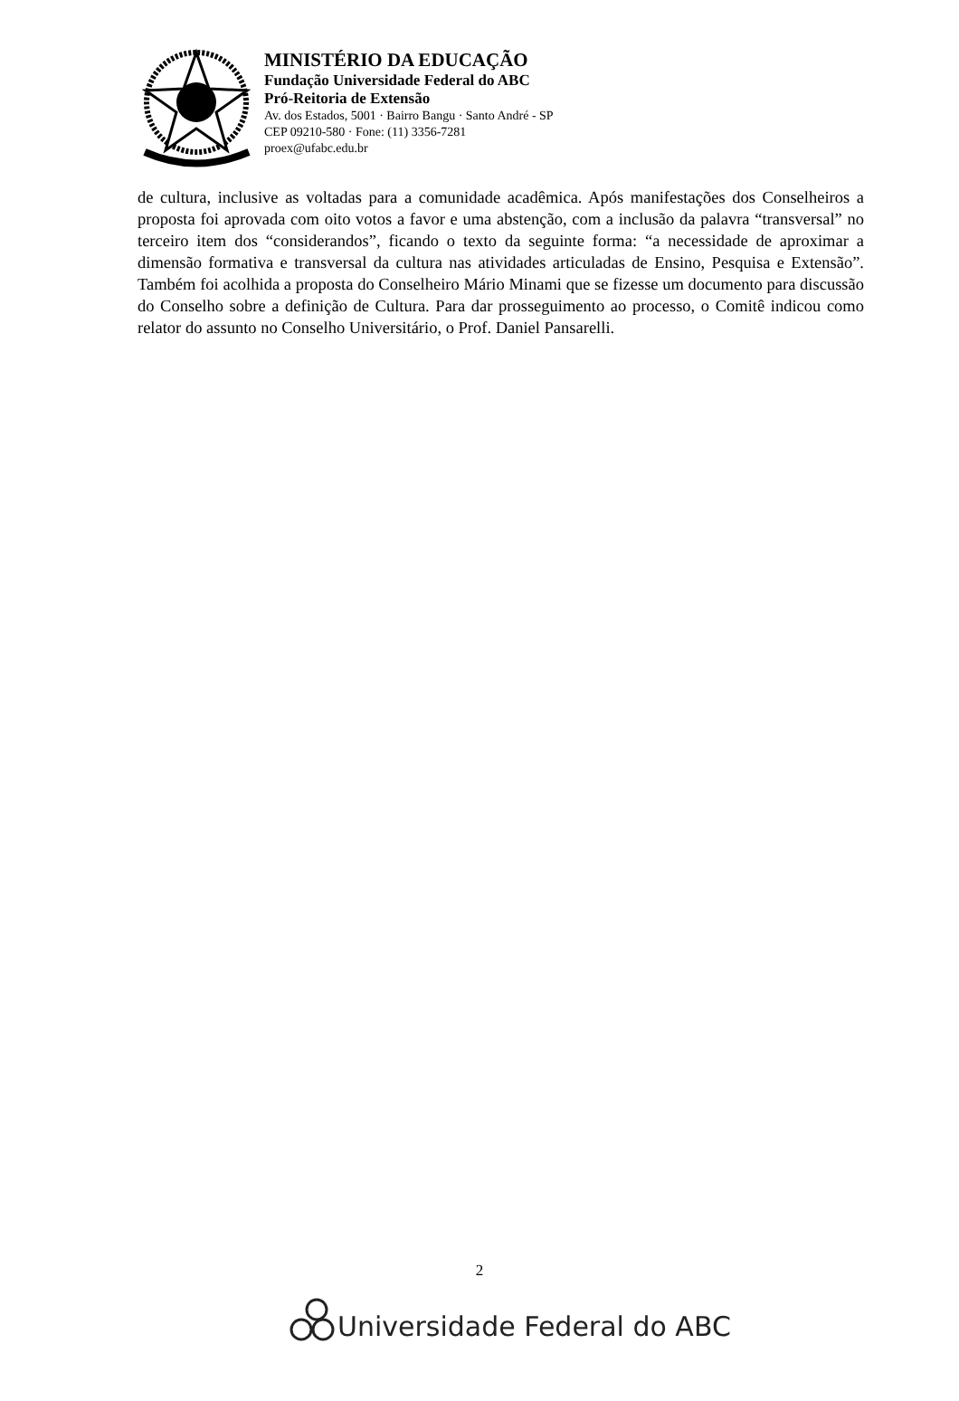MINISTÉRIO DA EDUCAÇÃO
Fundação Universidade Federal do ABC
Pró-Reitoria de Extensão
Av. dos Estados, 5001 · Bairro Bangu · Santo André - SP
CEP 09210-580 · Fone: (11) 3356-7281
proex@ufabc.edu.br
de cultura, inclusive as voltadas para a comunidade acadêmica. Após manifestações dos Conselheiros a proposta foi aprovada com oito votos a favor e uma abstenção, com a inclusão da palavra “transversal” no terceiro item dos “considerandos”, ficando o texto da seguinte forma: “a necessidade de aproximar a dimensão formativa e transversal da cultura nas atividades articuladas de Ensino, Pesquisa e Extensão”. Também foi acolhida a proposta do Conselheiro Mário Minami que se fizesse um documento para discussão do Conselho sobre a definição de Cultura. Para dar prosseguimento ao processo, o Comitê indicou como relator do assunto no Conselho Universitário, o Prof. Daniel Pansarelli.
2
Universidade Federal do ABC